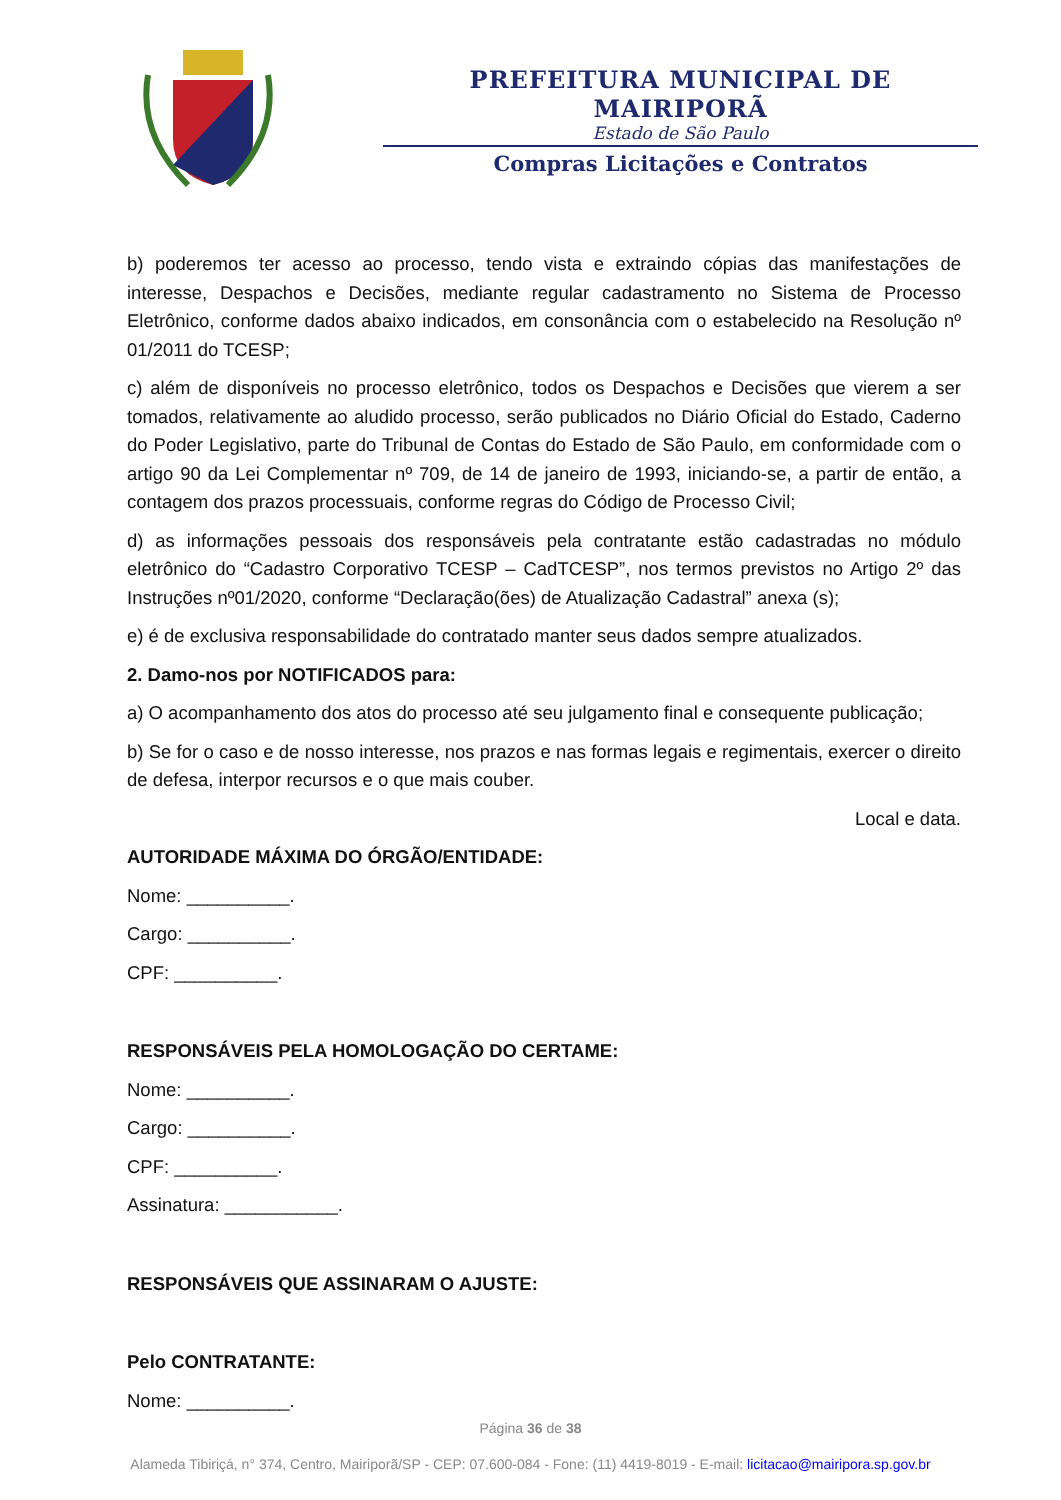PREFEITURA MUNICIPAL DE MAIRIPORÃ
Estado de São Paulo
Compras Licitações e Contratos
b) poderemos ter acesso ao processo, tendo vista e extraindo cópias das manifestações de interesse, Despachos e Decisões, mediante regular cadastramento no Sistema de Processo Eletrônico, conforme dados abaixo indicados, em consonância com o estabelecido na Resolução nº 01/2011 do TCESP;
c) além de disponíveis no processo eletrônico, todos os Despachos e Decisões que vierem a ser tomados, relativamente ao aludido processo, serão publicados no Diário Oficial do Estado, Caderno do Poder Legislativo, parte do Tribunal de Contas do Estado de São Paulo, em conformidade com o artigo 90 da Lei Complementar nº 709, de 14 de janeiro de 1993, iniciando-se, a partir de então, a contagem dos prazos processuais, conforme regras do Código de Processo Civil;
d) as informações pessoais dos responsáveis pela contratante estão cadastradas no módulo eletrônico do “Cadastro Corporativo TCESP – CadTCESP”, nos termos previstos no Artigo 2º das Instruções nº01/2020, conforme “Declaração(ões) de Atualização Cadastral” anexa (s);
e) é de exclusiva responsabilidade do contratado manter seus dados sempre atualizados.
2. Damo-nos por NOTIFICADOS para:
a) O acompanhamento dos atos do processo até seu julgamento final e consequente publicação;
b) Se for o caso e de nosso interesse, nos prazos e nas formas legais e regimentais, exercer o direito de defesa, interpor recursos e o que mais couber.
Local e data.
AUTORIDADE MÁXIMA DO ÓRGÃO/ENTIDADE:
Nome: __________.
Cargo: __________.
CPF: __________.
RESPONSÁVEIS PELA HOMOLOGAÇÃO DO CERTAME:
Nome: __________.
Cargo: __________.
CPF: __________.
Assinatura: ___________.
RESPONSÁVEIS QUE ASSINARAM O AJUSTE:
Pelo CONTRATANTE:
Nome: __________.
Página 36 de 38
Alameda Tibiriçá, n° 374, Centro, Mairiporã/SP - CEP: 07.600-084 - Fone: (11) 4419-8019 - E-mail: licitacao@mairipora.sp.gov.br